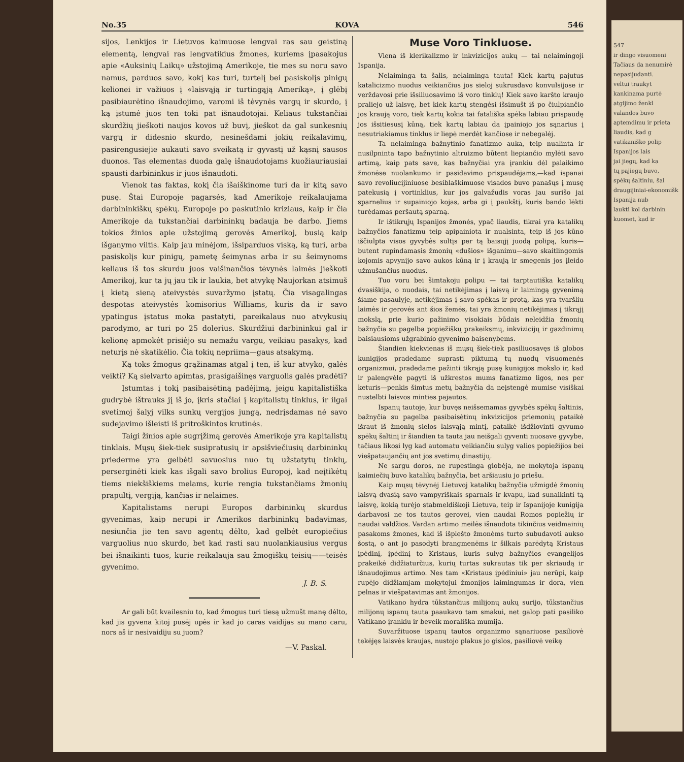No.35 KOVA 546
sijos, Lenkijos ir Lietuvos kaimuose lengvai ras sau geistiną elementą, lengvai ras lengvatikius žmones, kuriems įpasakojus apie «Auksinių Laikų» užstojimą Amerikoje, tie mes su noru savo namus, parduos savo, kokį kas turi, turtelį bei pasiskolįs pinigų kelionei ir važiuos į «laisvąją ir turtingąją Ameriką», į glėbį pasibiaurėtino išnaudojimo, varomi iš tėvynės vargų ir skurdo, į ką įstumė juos ten toki pat išnaudotojai. Keliaus tukstančiai skurdžių jieškoti naujos kovos už buvį, jieškot da gal sunkesnių vargų ir didesnio skurdo, nesinešdami jokių reikalavimų, pasirengusiejie aukauti savo sveikatą ir gyvastį už kąsnį sausos duonos. Tas elementas duoda galę išnaudotojams kuožiauriausiai spausti darbininkus ir juos išnaudoti.
Vienok tas faktas, kokį čia išaiškinome turi da ir kitą savo pusę. Štai Europoje pagarsės, kad Amerikoje reikalaujama darbininkiškų spėkų. Europoje po paskutinio kriziaus, kaip ir čia Amerikoje da tukstančiai darbininkų badauja be darbo. Jiems tokios žinios apie užstojimą gerovės Amerikoj, busią kaip išganymo viltis. Kaip jau minėjom, išsiparduos viską, ką turi, arba pasiskolįs kur pinigų, pametę šeimynas arba ir su šeimynoms keliaus iš tos skurdu juos vaišinančios tėvynės laimės jieškoti Amerikoj, kur ta jų jau tik ir laukia, bet atvykę Naujorkan atsimuš į kietą sieną ateivystės suvaržymo įstatų. Čia visagalingas despotas ateivystės komisorius Williams, kuris da ir savo ypatingus įstatus moka pastatyti, pareikalaus nuo atvykusių parodymo, ar turi po 25 dolerius. Skurdžiui darbininkui gal ir kelionę apmokėt prisiėjo su nemažu vargu, veikiau pasakys, kad neturįs nė skatikėlio. Čia tokių nepriima—gaus atsakymą.
Ką toks žmogus grąžinamas atgal į ten, iš kur atvyko, galės veikti? Ką sielvarto apimtas, prasigaišinęs varguolis galės pradėti?
Įstumtas į tokį pasibaisėtiną padėjimą, jeigu kapitalistiška gudrybė ištrauks jį iš jo, įkris stačiai į kapitalistų tinklus, ir ilgai svetimoj šalyj vilks sunkų vergijos jungą, nedrįsdamas nė savo sudejavimo išleisti iš pritroškintos krutinės.
Taigi žinios apie sugrįžimą gerovės Amerikoje yra kapitalistų tinklais. Mųsų šiek-tiek susipratusių ir apsišviečiusių darbininkų priederme yra gelbėti savuosius nuo tų užstatytų tinklų, perserginėti kiek kas išgali savo brolius Europoj, kad neįtikėtų tiems niekšiškiems melams, kurie rengia tukstančiams žmonių prapultį, vergiją, kančias ir nelaimes.
Kapitalistams nerupi Europos darbininkų skurdus gyvenimas, kaip nerupi ir Amerikos darbininkų badavimas, nesiunčia jie ten savo agentų dėlto, kad gelbėt europiečius varguolius nuo skurdo, bet kad rasti sau nuolankiausius vergus bei išnaikinti tuos, kurie reikalauja sau žmogiškų teisių——teisės gyvenimo.
J. B. S.
Ar gali būt kvailesniu to, kad žmogus turi tiesą užmušt manę dėlto, kad jis gyvena kitoj pusėj upės ir kad jo caras vaidijas su mano caru, nors aš ir nesivaidiju su juom?
—V. Paskal.
Muse Voro Tinkluose.
Viena iš klerikalizmo ir inkvizicijos aukų — tai nelaimingoji Ispanija.
Nelaiminga ta šalis, nelaiminga tauta! Kiek kartų pajutus katalicizmo nuodus veikiančius jos sieloj sukrusdavo konvulsijose ir veržda­vosi prie išsiliuosavimo iš voro tinklų! Kiek savo karšto kraujo praliejo už laisvę, bet kiek kartų stengėsi išsimušt iš po čiulpiančio jos kraują voro, tiek kartų kokia tai fatališka spėka labiau prispaudę jos išsitiesusį kūną, tiek kartų labiau da įpainiojo jos sąnarius į nesutriakiamus tinklus ir liepė merdėt kančiose ir nebegalėj.
Ta nelaiminga bažnytinio fanatizmo auka, teip nualinta ir nusilpninta tapo bažnytinio altruizmo būtent liepiančio mylėti savo artimą, kaip pats save, kas bažnyčiai yra įrankiu dėl palaikimo žmonėse nuolankumo ir pasidavimo prispaudėjams,—kad ispanai savo revoliucijiniuose besiblaškimuose visados buvo panašųs į musę patekusią į vortinklius, kur jos galvažudis voras jau surišo jai sparnelius ir supainiojo kojas, arba gi į paukštį, kuris bando lėkti turėdamas peršautą sparną.
Ir ištikrųjų Ispanijos žmonės, ypač liaudis, tikrai yra katalikų bažnyčios fanatizmu teip apipainiota ir nualsinta, teip iš jos kūno iščiulpta visos gyvybės sultįs per tą baisųjį juodą polipą, kuris—butent rupindamasis žmonių «dušios» išganimu—savo skaitlingomis kojomis apvynijo savo aukos kūną ir į kraują ir smegenis jos įleido užmušančius nuodus.
Tuo voru bei šimtakoju polipu — tai tarptautiška katalikų dvasiškija, o nuodais, tai netikėjimas į laisvą ir laimingą gyvenimą šiame pasaulyje, netikėjimas į savo spėkas ir protą, kas yra tvaršliu laimės ir gerovės ant šios žemės, tai yra žmonių netikėjimas į tikrąjį mokslą, prie kurio pažinimo visokiais būdais neleidžia žmonių bažnyčia su pagelba popiežiškų prakeiksmų, inkvizicijų ir gazdinimų baisiausioms užgrabinio gyvenimo baisenybems.
Šiandien kiekvienas iš mųsų šiek-tiek pasiliuosavęs iš globos kunigijos pradedame suprasti piktumą tų nuodų visuomenės organizmui, pradedame pažinti tikrąją pusę kunigijos mokslo ir, kad ir palengvėle pagyti iš užkrestos mums fanatizmo ligos, nes per keturis—penkis šimtus metų bažnyčia da neįstengė mumise visiškai nustelbti laisvos minties pajautos.
Ispanų tautoje, kur buvęs neišsemamas gyvybės spėkų šaltinis, bažnyčia su pagelba pasibaisėtinų inkvizicijos priemonių pataikė išraut iš žmonių sielos laisvąją mintį, pataikė išdžiovinti gyvumo spėkų šaltinį ir šiandien ta tauta jau neišgali gyventi nuosave gyvybe, tačiaus likosi lyg kad automatu veikiančiu sulyg valios popiežijios bei viešpataujančių ant jos svetimų dinastijų.
Ne sargu doros, ne rupestinga globėja, ne mokytoja ispanų kaimiečių buvo katalikų bažnyčia, bet aršiausiu jo priešu.
Kaip mųsų tėvynėj Lietuvoj katalikų bažnyčia užmigdė žmonių laisvą dvasią savo vampyriškais sparnais ir kvapu, kad sunaikinti tą laisvę, kokią turėjo stabmeldiškoji Lietuva, teip ir Ispanijoje kunigija darbavosi ne tos tautos gerovei, vien naudai Romos popiežių ir naudai valdžios. Vardan artimo meilės išnaudota tikinčius veidmainių pasakoms žmones, kad iš išplešto žmonėms turto subudavoti aukso šostą, o ant jo pasodyti brangmenėms ir šilkais parėdytą Kristaus įpėdinį, įpėdinį to Kristaus, kuris sulyg bažnyčios evangelijos prakeikė didžiaturčius, kurių turtas sukrautas tik per skriaudą ir išnaudojimus artimo. Nes tam «Kristaus įpėdiniui» jau nerūpi, kaip rupėjo didžiamjam mokytojui žmonijos laimingumas ir dora, vien pelnas ir viešpatavimas ant žmonijos.
Vatikano hydra tūkstančius milijonų aukų surijo, tūkstančius milijonų ispanų tauta paaukavo tam smakui, net galop pati pasiliko Vatikano įrankiu ir beveik morališka mumija.
Suvaržituose ispanų tautos organizmo sąnariuose pasiliovė tekėjęs laisvės kraujas, nustojo plakus jo gislos, pasiliovė veikę
547
ir dingo visuomeni
Tačiaus da nenumirė
nepasijudanti.
veltui traukyt
kankinama purtė
atgijimo ženkl
valandos buvo
aptemdimu ir prieta
liaudis, kad g
vatikaniško polip
Ispanijos lais
jai jiegų, kad ka
tų pajiegų buvo,
spėkų šaltiniu, šal
draugijiniai-ekonomišk
Ispanija nub
laukti kol darbinin
kuomet, kad ir